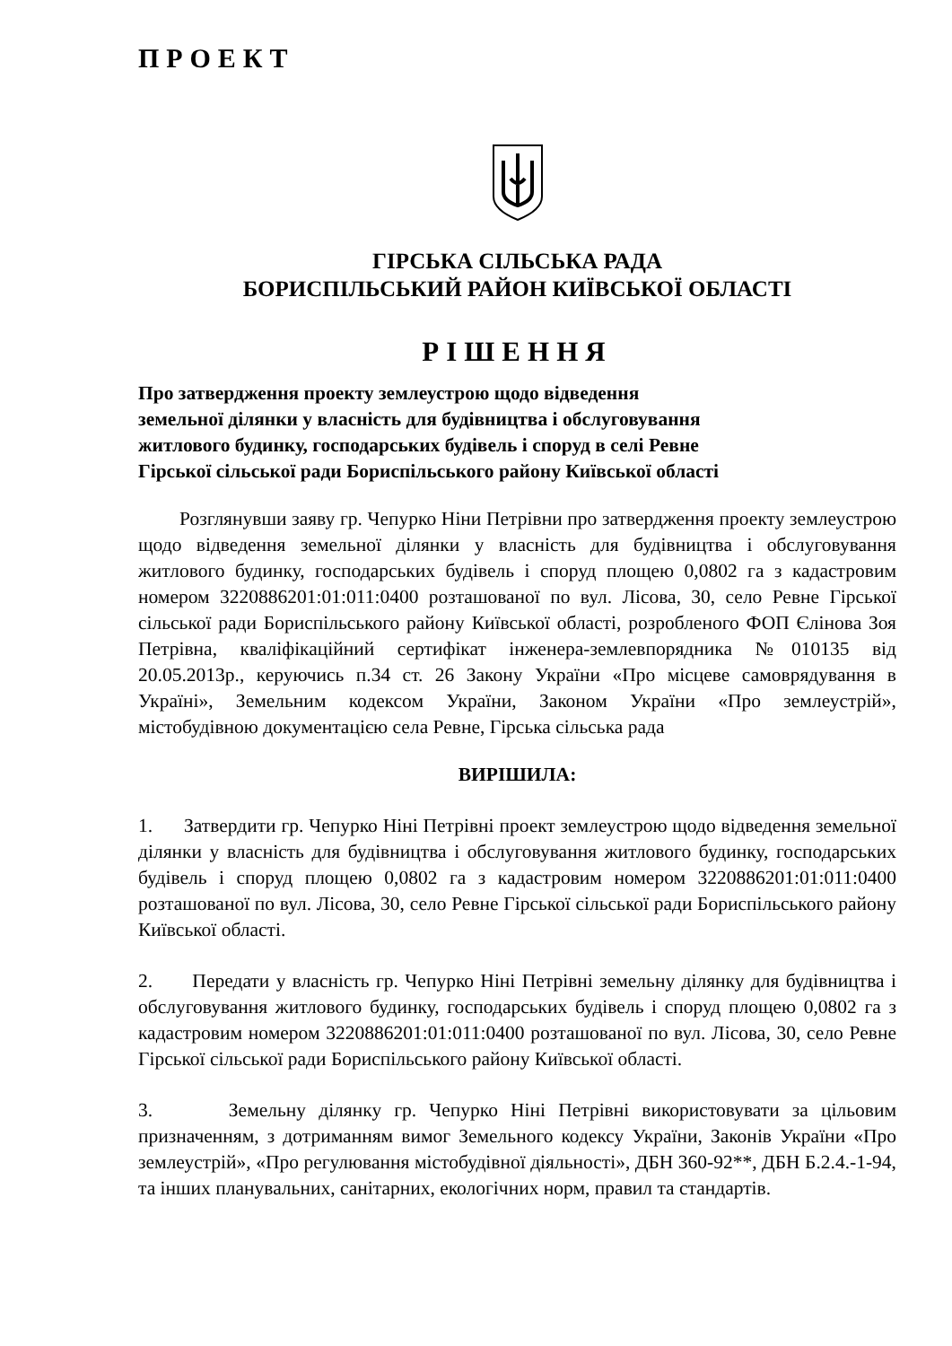ПРОЕКТ
ГІРСЬКА СІЛЬСЬКА РАДА
БОРИСПІЛЬСЬКИЙ РАЙОН КИЇВСЬКОЇ ОБЛАСТІ
РІШЕННЯ
Про затвердження проекту землеустрою щодо відведення
земельної ділянки у власність для будівництва і обслуговування
житлового будинку, господарських будівель і споруд в селі Ревне
Гірської сільської ради Бориспільського району Київської області
Розглянувши заяву гр. Чепурко Ніни Петрівни про затвердження проекту землеустрою щодо відведення земельної ділянки у власність для будівництва і обслуговування житлового будинку, господарських будівель і споруд площею 0,0802 га з кадастровим номером 3220886201:01:011:0400 розташованої по вул. Лісова, 30, село Ревне Гірської сільської ради Бориспільського району Київської області, розробленого ФОП Єлінова Зоя Петрівна, кваліфікаційний сертифікат інженера-землевпорядника №010135 від 20.05.2013р., керуючись п.34 ст. 26 Закону України «Про місцеве самоврядування в Україні», Земельним кодексом України, Законом України «Про землеустрій», містобудівною документацією села Ревне, Гірська сільська рада
ВИРІШИЛА:
1. Затвердити гр. Чепурко Ніні Петрівні проект землеустрою щодо відведення земельної ділянки у власність для будівництва і обслуговування житлового будинку, господарських будівель і споруд площею 0,0802 га з кадастровим номером 3220886201:01:011:0400 розташованої по вул. Лісова, 30, село Ревне Гірської сільської ради Бориспільського району Київської області.
2. Передати у власність гр. Чепурко Ніні Петрівні земельну ділянку для будівництва і обслуговування житлового будинку, господарських будівель і споруд площею 0,0802 га з кадастровим номером 3220886201:01:011:0400 розташованої по вул. Лісова, 30, село Ревне Гірської сільської ради Бориспільського району Київської області.
3. Земельну ділянку гр. Чепурко Ніні Петрівні використовувати за цільовим призначенням, з дотриманням вимог Земельного кодексу України, Законів України «Про землеустрій», «Про регулювання містобудівної діяльності», ДБН 360-92**, ДБН Б.2.4.-1-94, та інших планувальних, санітарних, екологічних норм, правил та стандартів.